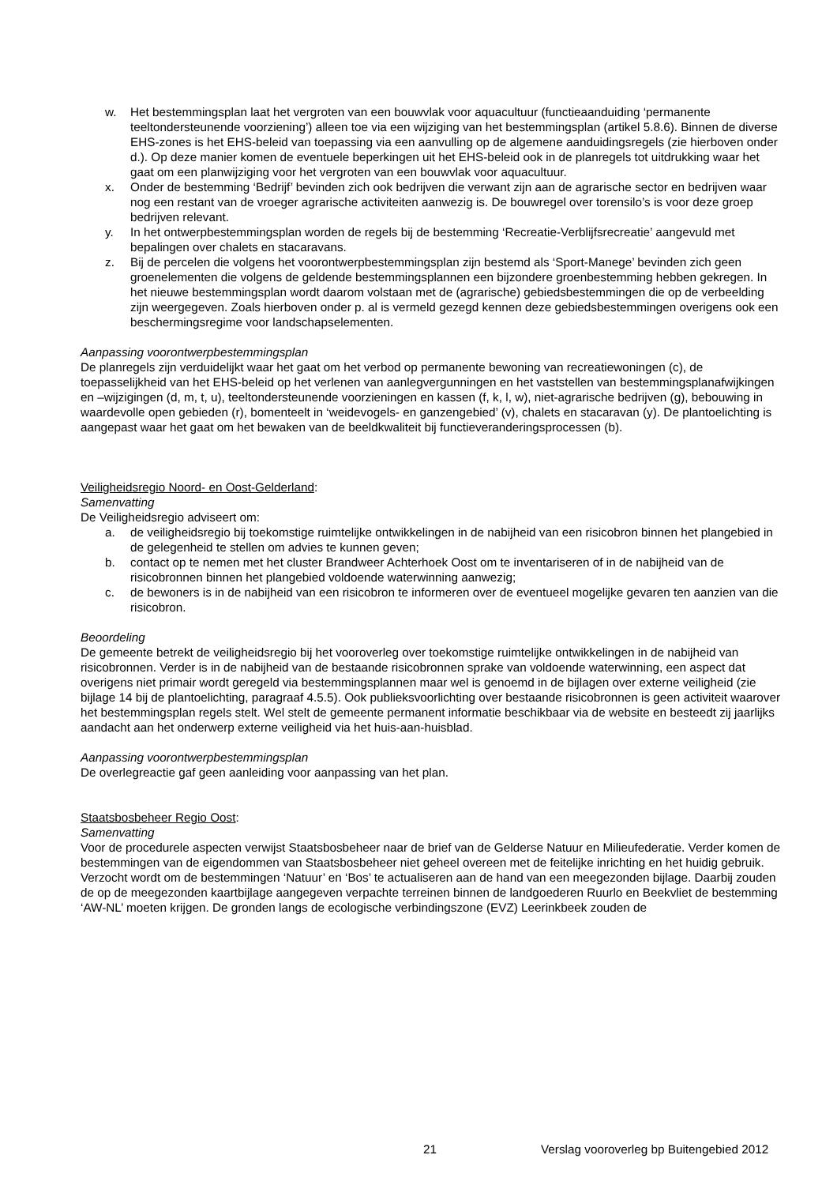w. Het bestemmingsplan laat het vergroten van een bouwvlak voor aquacultuur (functieaanduiding ‘permanente teeltondersteunende voorziening’) alleen toe via een wijziging van het bestemmingsplan (artikel 5.8.6). Binnen de diverse EHS-zones is het EHS-beleid van toepassing via een aanvulling op de algemene aanduidingsregels (zie hierboven onder d.). Op deze manier komen de eventuele beperkingen uit het EHS-beleid ook in de planregels tot uitdrukking waar het gaat om een planwijziging voor het vergroten van een bouwvlak voor aquacultuur.
x. Onder de bestemming ‘Bedrijf’ bevinden zich ook bedrijven die verwant zijn aan de agrarische sector en bedrijven waar nog een restant van de vroeger agrarische activiteiten aanwezig is. De bouwregel over torensilo’s is voor deze groep bedrijven relevant.
y. In het ontwerpbestemmingsplan worden de regels bij de bestemming ‘Recreatie-Verblijfsrecreatie’ aangevuld met bepalingen over chalets en stacaravans.
z. Bij de percelen die volgens het voorontwerpbestemmingsplan zijn bestemd als ‘Sport-Manege’ bevinden zich geen groenelementen die volgens de geldende bestemmingsplannen een bijzondere groenbestemming hebben gekregen. In het nieuwe bestemmingsplan wordt daarom volstaan met de (agrarische) gebiedsbestemmingen die op de verbeelding zijn weergegeven. Zoals hierboven onder p. al is vermeld gezegd kennen deze gebiedsbestemmingen overigens ook een beschermingsregime voor landschapselementen.
Aanpassing voorontwerpbestemmingsplan
De planregels zijn verduidelijkt waar het gaat om het verbod op permanente bewoning van recreatiewoningen (c), de toepasselijkheid van het EHS-beleid op het verlenen van aanlegvergunningen en het vaststellen van bestemmingsplanafwijkingen en –wijzigingen (d, m, t, u), teeltondersteunende voorzieningen en kassen (f, k, l, w), niet-agrarische bedrijven (g), bebouwing in waardevolle open gebieden (r), bomenteelt in ‘weidevogels- en ganzengebied’ (v), chalets en stacaravan (y). De plantoelichting is aangepast waar het gaat om het bewaken van de beeldkwaliteit bij functieveranderingsprocessen (b).
Veiligheidsregio Noord- en Oost-Gelderland:
Samenvatting
De Veiligheidsregio adviseert om:
a. de veiligheidsregio bij toekomstige ruimtelijke ontwikkelingen in de nabijheid van een risicobron binnen het plangebied in de gelegenheid te stellen om advies te kunnen geven;
b. contact op te nemen met het cluster Brandweer Achterhoek Oost om te inventariseren of in de nabijheid van de risicobronnen binnen het plangebied voldoende waterwinning aanwezig;
c. de bewoners is in de nabijheid van een risicobron te informeren over de eventueel mogelijke gevaren ten aanzien van die risicobron.
Beoordeling
De gemeente betrekt de veiligheidsregio bij het vooroverleg over toekomstige ruimtelijke ontwikkelingen in de nabijheid van risicobronnen. Verder is in de nabijheid van de bestaande risicobronnen sprake van voldoende waterwinning, een aspect dat overigens niet primair wordt geregeld via bestemmingsplannen maar wel is genoemd in de bijlagen over externe veiligheid (zie bijlage 14 bij de plantoelichting, paragraaf 4.5.5). Ook publieksvoorlichting over bestaande risicobronnen is geen activiteit waarover het bestemmingsplan regels stelt. Wel stelt de gemeente permanent informatie beschikbaar via de website en besteedt zij jaarlijks aandacht aan het onderwerp externe veiligheid via het huis-aan-huisblad.
Aanpassing voorontwerpbestemmingsplan
De overlegreactie gaf geen aanleiding voor aanpassing van het plan.
Staatsbosbeheer Regio Oost:
Samenvatting
Voor de procedurele aspecten verwijst Staatsbosbeheer naar de brief van de Gelderse Natuur en Milieufederatie. Verder komen de bestemmingen van de eigendommen van Staatsbosbeheer niet geheel overeen met de feitelijke inrichting en het huidig gebruik. Verzocht wordt om de bestemmingen ‘Natuur’ en ‘Bos’ te actualiseren aan de hand van een meegezonden bijlage. Daarbij zouden de op de meegezonden kaartbijlage aangegeven verpachte terreinen binnen de landgoederen Ruurlo en Beekvliet de bestemming ‘AW-NL’ moeten krijgen. De gronden langs de ecologische verbindingszone (EVZ) Leerinkbeek zouden de
21 Verslag vooroverleg bp Buitengebied 2012